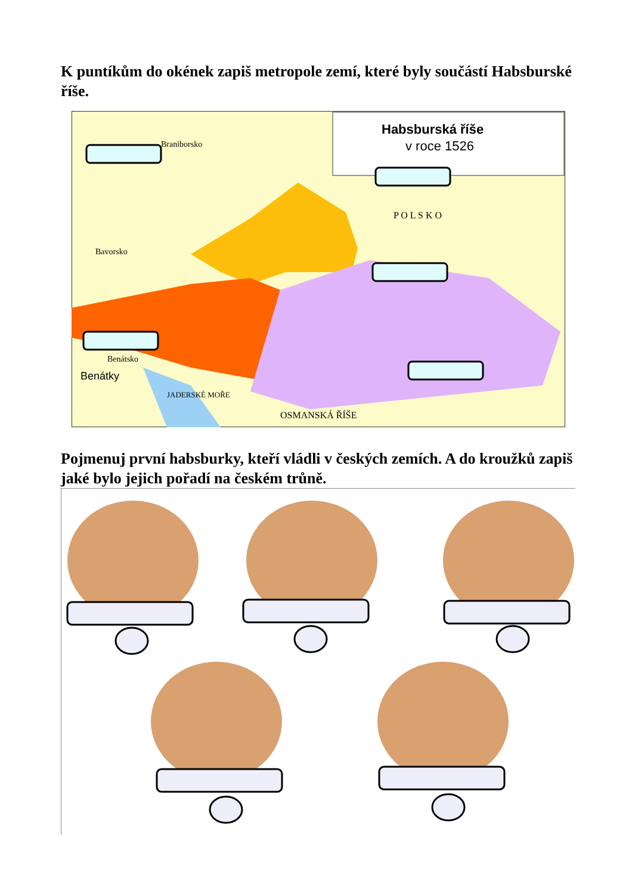K puntíkům do okének zapiš metropole zemí, které byly součástí Habsburské říše.
Habsburská říše
v roce 1526
Braniborsko
Bavorsko
Benátsko
Benátky
JADERSKÉ MOŘE
OSMANSKÁ ŘÍŠE
P O L S K O
Pojmenuj první habsburky, kteří vládli v českých zemích. A do kroužků zapiš jaké bylo jejich pořadí na českém trůně.